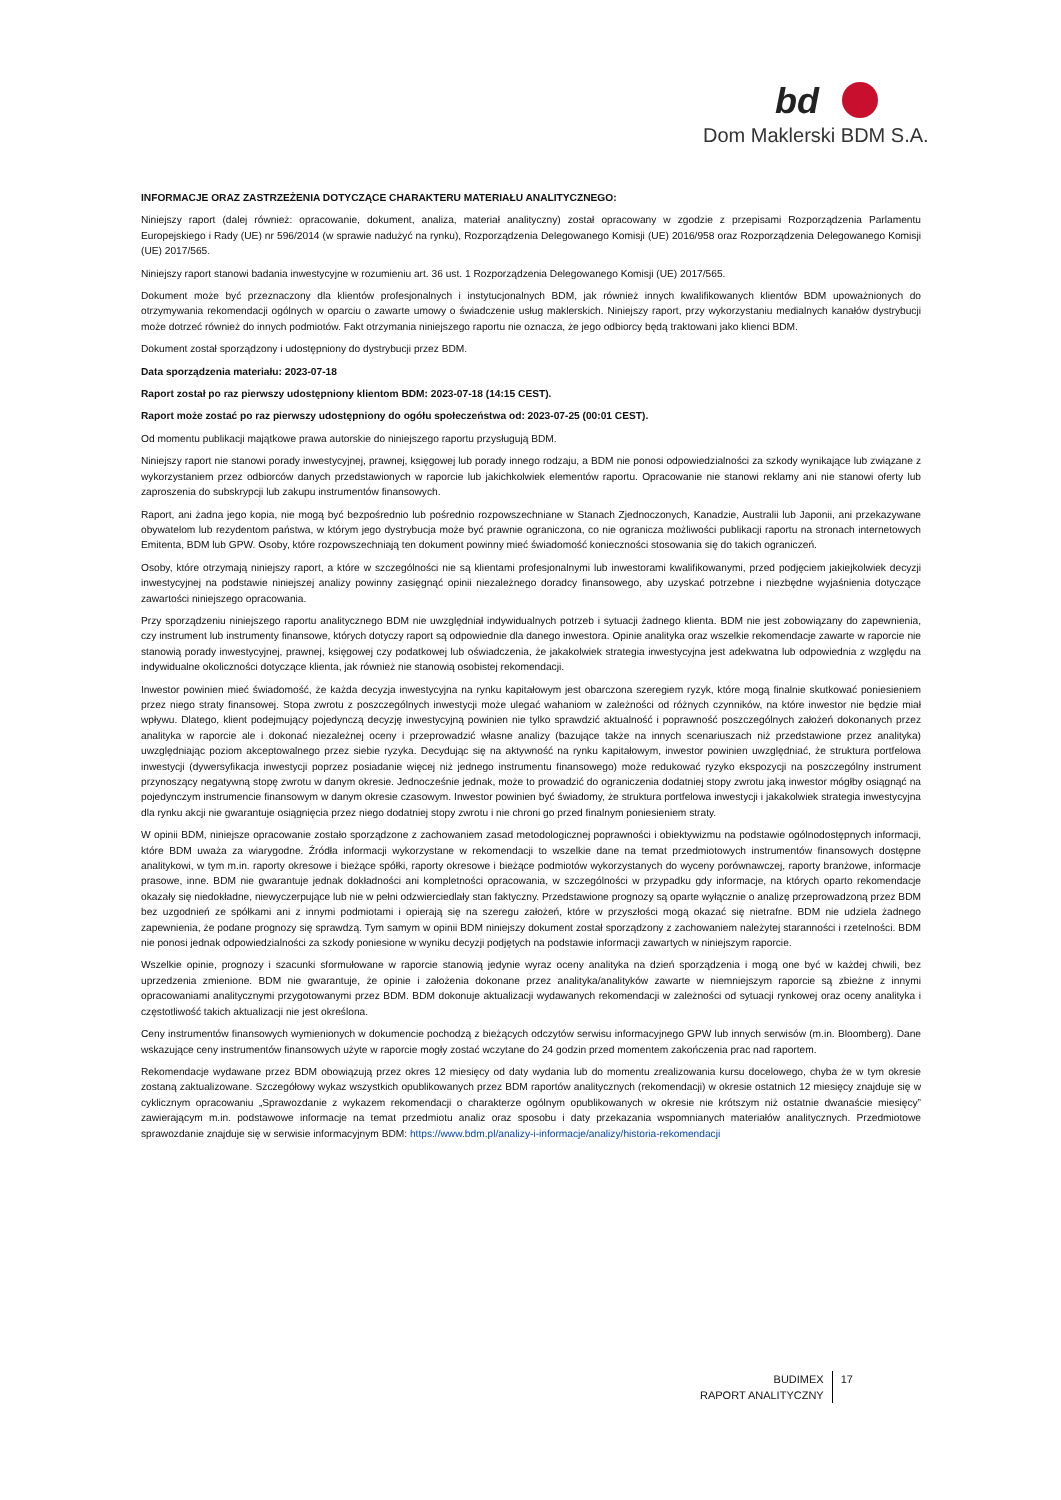bd
Dom Maklerski BDM S.A.
INFORMACJE ORAZ ZASTRZEŻENIA DOTYCZĄCE CHARAKTERU MATERIAŁU ANALITYCZNEGO:
Niniejszy raport (dalej również: opracowanie, dokument, analiza, materiał analityczny) został opracowany w zgodzie z przepisami Rozporządzenia Parlamentu Europejskiego i Rady (UE) nr 596/2014 (w sprawie nadużyć na rynku), Rozporządzenia Delegowanego Komisji (UE) 2016/958 oraz Rozporządzenia Delegowanego Komisji (UE) 2017/565.
Niniejszy raport stanowi badania inwestycyjne w rozumieniu art. 36 ust. 1 Rozporządzenia Delegowanego Komisji (UE) 2017/565.
Dokument może być przeznaczony dla klientów profesjonalnych i instytucjonalnych BDM, jak również innych kwalifikowanych klientów BDM upoważnionych do otrzymywania rekomendacji ogólnych w oparciu o zawarte umowy o świadczenie usług maklerskich. Niniejszy raport, przy wykorzystaniu medialnych kanałów dystrybucji może dotrzeć również do innych podmiotów. Fakt otrzymania niniejszego raportu nie oznacza, że jego odbiorcy będą traktowani jako klienci BDM.
Dokument został sporządzony i udostępniony do dystrybucji przez BDM.
Data sporządzenia materiału: 2023-07-18
Raport został po raz pierwszy udostępniony klientom BDM: 2023-07-18 (14:15 CEST).
Raport może zostać po raz pierwszy udostępniony do ogółu społeczeństwa od: 2023-07-25 (00:01 CEST).
Od momentu publikacji majątkowe prawa autorskie do niniejszego raportu przysługują BDM.
Niniejszy raport nie stanowi porady inwestycyjnej, prawnej, księgowej lub porady innego rodzaju, a BDM nie ponosi odpowiedzialności za szkody wynikające lub związane z wykorzystaniem przez odbiorców danych przedstawionych w raporcie lub jakichkolwiek elementów raportu. Opracowanie nie stanowi reklamy ani nie stanowi oferty lub zaproszenia do subskrypcji lub zakupu instrumentów finansowych.
Raport, ani żadna jego kopia, nie mogą być bezpośrednio lub pośrednio rozpowszechniane w Stanach Zjednoczonych, Kanadzie, Australii lub Japonii, ani przekazywane obywatelom lub rezydentom państwa, w którym jego dystrybucja może być prawnie ograniczona, co nie ogranicza możliwości publikacji raportu na stronach internetowych Emitenta, BDM lub GPW. Osoby, które rozpowszechniają ten dokument powinny mieć świadomość konieczności stosowania się do takich ograniczeń.
Osoby, które otrzymają niniejszy raport, a które w szczególności nie są klientami profesjonalnymi lub inwestorami kwalifikowanymi, przed podjęciem jakiejkolwiek decyzji inwestycyjnej na podstawie niniejszej analizy powinny zasięgnąć opinii niezależnego doradcy finansowego, aby uzyskać potrzebne i niezbędne wyjaśnienia dotyczące zawartości niniejszego opracowania.
Przy sporządzeniu niniejszego raportu analitycznego BDM nie uwzględniał indywidualnych potrzeb i sytuacji żadnego klienta. BDM nie jest zobowiązany do zapewnienia, czy instrument lub instrumenty finansowe, których dotyczy raport są odpowiednie dla danego inwestora. Opinie analityka oraz wszelkie rekomendacje zawarte w raporcie nie stanowią porady inwestycyjnej, prawnej, księgowej czy podatkowej lub oświadczenia, że jakakolwiek strategia inwestycyjna jest adekwatna lub odpowiednia z względu na indywidualne okoliczności dotyczące klienta, jak również nie stanowią osobistej rekomendacji.
Inwestor powinien mieć świadomość, że każda decyzja inwestycyjna na rynku kapitałowym jest obarczona szeregiem ryzyk, które mogą finalnie skutkować poniesieniem przez niego straty finansowej. Stopa zwrotu z poszczególnych inwestycji może ulegać wahaniom w zależności od różnych czynników, na które inwestor nie będzie miał wpływu. Dlatego, klient podejmujący pojedynczą decyzję inwestycyjną powinien nie tylko sprawdzić aktualność i poprawność poszczególnych założeń dokonanych przez analityka w raporcie ale i dokonać niezależnej oceny i przeprowadzić własne analizy (bazujące także na innych scenariuszach niż przedstawione przez analityka) uwzględniając poziom akceptowalnego przez siebie ryzyka. Decydując się na aktywność na rynku kapitałowym, inwestor powinien uwzględniać, że struktura portfelowa inwestycji (dywersyfikacja inwestycji poprzez posiadanie więcej niż jednego instrumentu finansowego) może redukować ryzyko ekspozycji na poszczególny instrument przynoszący negatywną stopę zwrotu w danym okresie. Jednocześnie jednak, może to prowadzić do ograniczenia dodatniej stopy zwrotu jaką inwestor mógłby osiągnąć na pojedynczym instrumencie finansowym w danym okresie czasowym. Inwestor powinien być świadomy, że struktura portfelowa inwestycji i jakakolwiek strategia inwestycyjna dla rynku akcji nie gwarantuje osiągnięcia przez niego dodatniej stopy zwrotu i nie chroni go przed finalnym poniesieniem straty.
W opinii BDM, niniejsze opracowanie zostało sporządzone z zachowaniem zasad metodologicznej poprawności i obiektywizmu na podstawie ogólnodostępnych informacji, które BDM uważa za wiarygodne. Źródła informacji wykorzystane w rekomendacji to wszelkie dane na temat przedmiotowych instrumentów finansowych dostępne analitykowi, w tym m.in. raporty okresowe i bieżące spółki, raporty okresowe i bieżące podmiotów wykorzystanych do wyceny porównawczej, raporty branżowe, informacje prasowe, inne. BDM nie gwarantuje jednak dokładności ani kompletności opracowania, w szczególności w przypadku gdy informacje, na których oparto rekomendacje okazały się niedokładne, niewyczerpujące lub nie w pełni odzwierciedlały stan faktyczny. Przedstawione prognozy są oparte wyłącznie o analizę przeprowadzoną przez BDM bez uzgodnień ze spółkami ani z innymi podmiotami i opierają się na szeregu założeń, które w przyszłości mogą okazać się nietrafne. BDM nie udziela żadnego zapewnienia, że podane prognozy się sprawdzą. Tym samym w opinii BDM niniejszy dokument został sporządzony z zachowaniem należytej staranności i rzetelności. BDM nie ponosi jednak odpowiedzialności za szkody poniesione w wyniku decyzji podjętych na podstawie informacji zawartych w niniejszym raporcie.
Wszelkie opinie, prognozy i szacunki sformułowane w raporcie stanowią jedynie wyraz oceny analityka na dzień sporządzenia i mogą one być w każdej chwili, bez uprzedzenia zmienione. BDM nie gwarantuje, że opinie i założenia dokonane przez analityka/analityków zawarte w niemniejszym raporcie są zbieżne z innymi opracowaniami analitycznymi przygotowanymi przez BDM. BDM dokonuje aktualizacji wydawanych rekomendacji w zależności od sytuacji rynkowej oraz oceny analityka i częstotliwość takich aktualizacji nie jest określona.
Ceny instrumentów finansowych wymienionych w dokumencie pochodzą z bieżących odczytów serwisu informacyjnego GPW lub innych serwisów (m.in. Bloomberg). Dane wskazujące ceny instrumentów finansowych użyte w raporcie mogły zostać wczytane do 24 godzin przed momentem zakończenia prac nad raportem.
Rekomendacje wydawane przez BDM obowiązują przez okres 12 miesięcy od daty wydania lub do momentu zrealizowania kursu docelowego, chyba że w tym okresie zostaną zaktualizowane. Szczegółowy wykaz wszystkich opublikowanych przez BDM raportów analitycznych (rekomendacji) w okresie ostatnich 12 miesięcy znajduje się w cyklicznym opracowaniu „Sprawozdanie z wykazem rekomendacji o charakterze ogólnym opublikowanych w okresie nie krótszym niż ostatnie dwanaście miesięcy” zawierającym m.in. podstawowe informacje na temat przedmiotu analiz oraz sposobu i daty przekazania wspomnianych materiałów analitycznych. Przedmiotowe sprawozdanie znajduje się w serwisie informacyjnym BDM: https://www.bdm.pl/analizy-i-informacje/analizy/historia-rekomendacji
BUDIMEX
RAPORT ANALITYCZNY
17